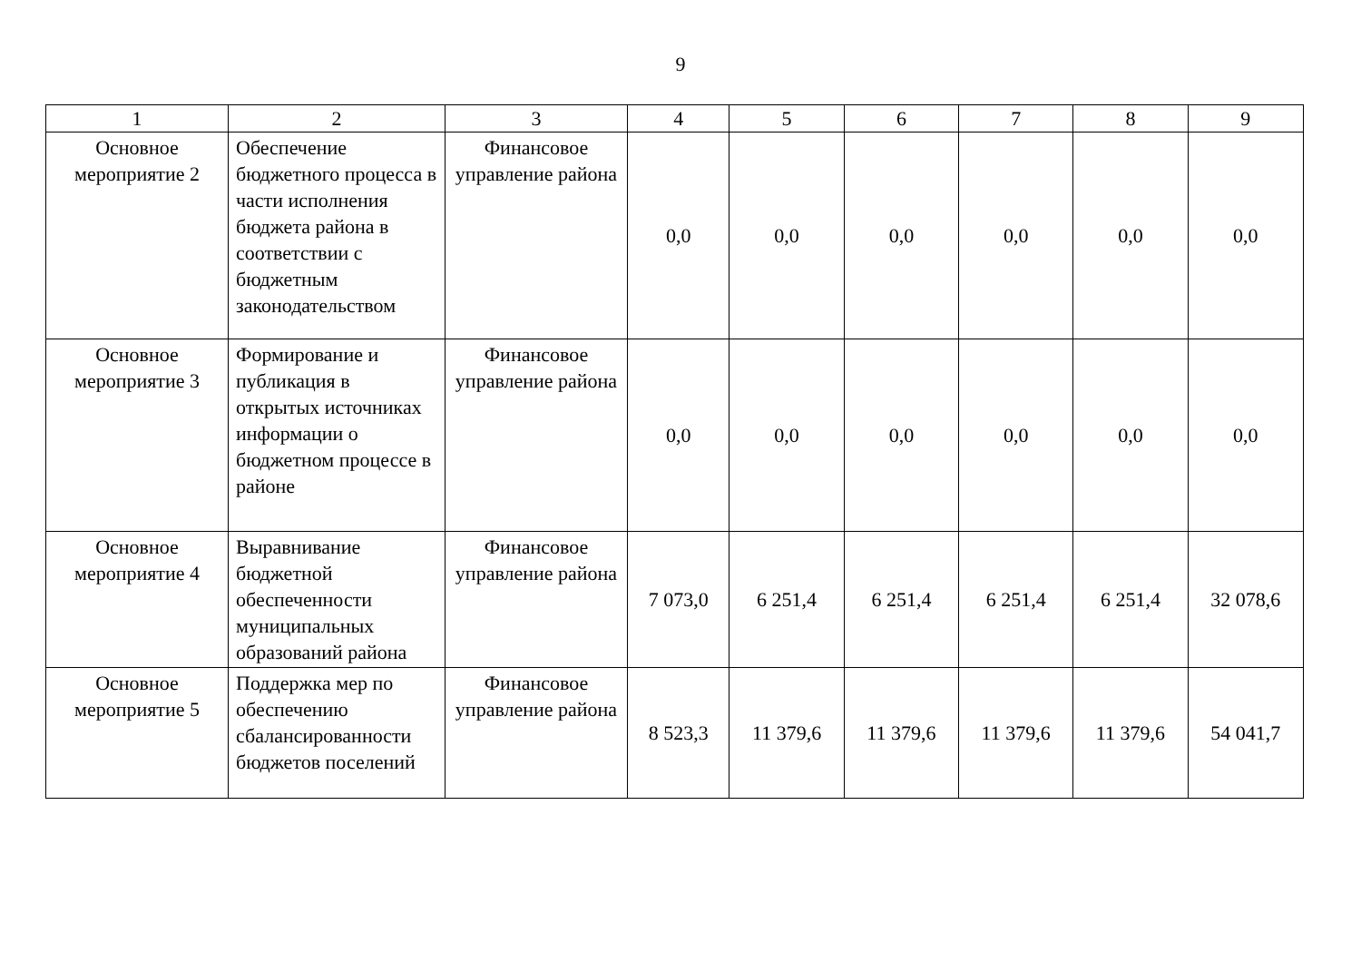9
| 1 | 2 | 3 | 4 | 5 | 6 | 7 | 8 | 9 |
| Основное мероприятие 2 | Обеспечение бюджетного процесса в части исполнения бюджета района в соответствии с бюджетным законодательством | Финансовое управление района | 0,0 | 0,0 | 0,0 | 0,0 | 0,0 | 0,0 |
| Основное мероприятие 3 | Формирование и публикация в открытых источниках информации о бюджетном процессе в районе | Финансовое управление района | 0,0 | 0,0 | 0,0 | 0,0 | 0,0 | 0,0 |
| Основное мероприятие 4 | Выравнивание бюджетной обеспеченности муниципальных образований района | Финансовое управление района | 7 073,0 | 6 251,4 | 6 251,4 | 6 251,4 | 6 251,4 | 32 078,6 |
| Основное мероприятие 5 | Поддержка мер по обеспечению сбалансированности бюджетов поселений | Финансовое управление района | 8 523,3 | 11 379,6 | 11 379,6 | 11 379,6 | 11 379,6 | 54 041,7 |